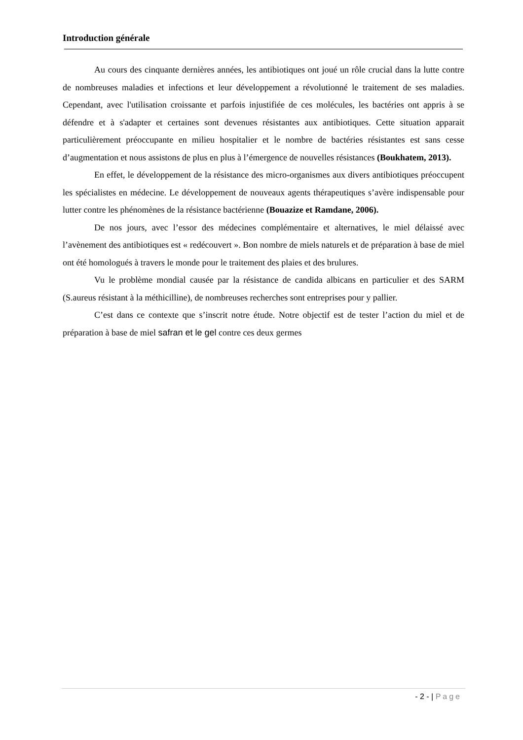Introduction générale
Au cours des cinquante dernières années, les antibiotiques ont joué un rôle crucial dans la lutte contre de nombreuses maladies et infections et leur développement a révolutionné le traitement de ses maladies. Cependant, avec l'utilisation croissante et parfois injustifiée de ces molécules, les bactéries ont appris à se défendre et à s'adapter et certaines sont devenues résistantes aux antibiotiques. Cette situation apparait particulièrement préoccupante en milieu hospitalier et le nombre de bactéries résistantes est sans cesse d’augmentation et nous assistons de plus en plus à l’émergence de nouvelles résistances (Boukhatem, 2013).
En effet, le développement de la résistance des micro-organismes aux divers antibiotiques préoccupent les spécialistes en médecine. Le développement de nouveaux agents thérapeutiques s’avère indispensable pour lutter contre les phénomènes de la résistance bactérienne (Bouazize et Ramdane, 2006).
De nos jours, avec l’essor des médecines complémentaire et alternatives, le miel délaissé avec l’avènement des antibiotiques est « redécouvert ». Bon nombre de miels naturels et de préparation à base de miel ont été homologués à travers le monde pour le traitement des plaies et des brulures.
Vu le problème mondial causée par la résistance de candida albicans en particulier et des SARM (S.aureus résistant à la méthicilline), de nombreuses recherches sont entreprises pour y pallier.
C’est dans ce contexte que s’inscrit notre étude. Notre objectif est de tester l’action du miel et de préparation à base de miel safran et le gel contre ces deux germes
- 2 - | Page